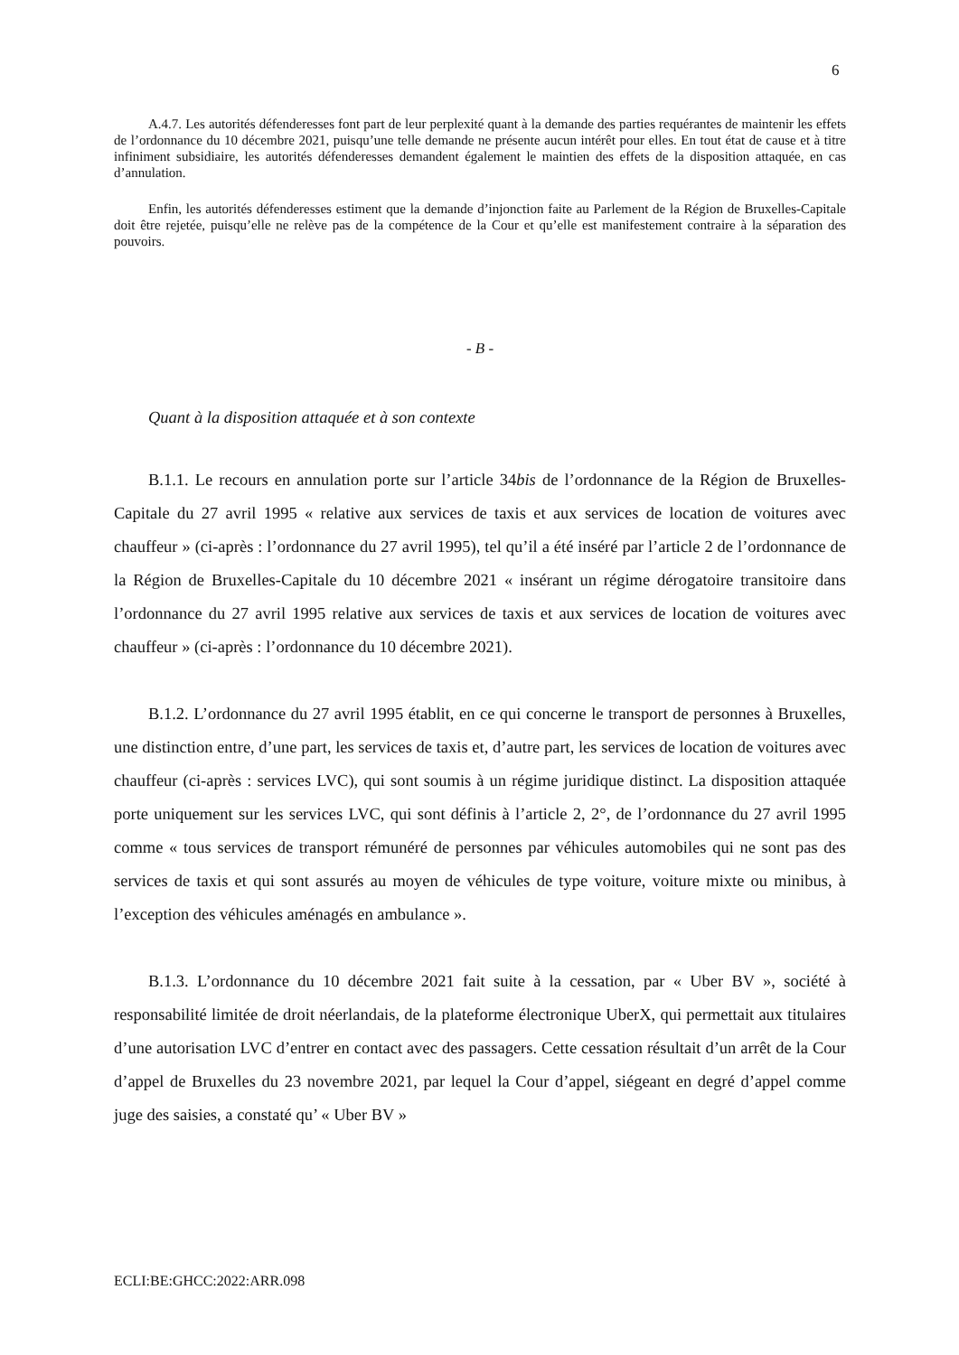6
A.4.7. Les autorités défenderesses font part de leur perplexité quant à la demande des parties requérantes de maintenir les effets de l’ordonnance du 10 décembre 2021, puisqu’une telle demande ne présente aucun intérêt pour elles. En tout état de cause et à titre infiniment subsidiaire, les autorités défenderesses demandent également le maintien des effets de la disposition attaquée, en cas d’annulation.
Enfin, les autorités défenderesses estiment que la demande d’injonction faite au Parlement de la Région de Bruxelles-Capitale doit être rejetée, puisqu’elle ne relève pas de la compétence de la Cour et qu’elle est manifestement contraire à la séparation des pouvoirs.
- B -
Quant à la disposition attaquée et à son contexte
B.1.1. Le recours en annulation porte sur l’article 34bis de l’ordonnance de la Région de Bruxelles-Capitale du 27 avril 1995 « relative aux services de taxis et aux services de location de voitures avec chauffeur » (ci-après : l’ordonnance du 27 avril 1995), tel qu’il a été inséré par l’article 2 de l’ordonnance de la Région de Bruxelles-Capitale du 10 décembre 2021 « insérant un régime dérogatoire transitoire dans l’ordonnance du 27 avril 1995 relative aux services de taxis et aux services de location de voitures avec chauffeur » (ci-après : l’ordonnance du 10 décembre 2021).
B.1.2. L’ordonnance du 27 avril 1995 établit, en ce qui concerne le transport de personnes à Bruxelles, une distinction entre, d’une part, les services de taxis et, d’autre part, les services de location de voitures avec chauffeur (ci-après : services LVC), qui sont soumis à un régime juridique distinct. La disposition attaquée porte uniquement sur les services LVC, qui sont définis à l’article 2, 2°, de l’ordonnance du 27 avril 1995 comme « tous services de transport rémunéré de personnes par véhicules automobiles qui ne sont pas des services de taxis et qui sont assurés au moyen de véhicules de type voiture, voiture mixte ou minibus, à l’exception des véhicules aménagés en ambulance ».
B.1.3. L’ordonnance du 10 décembre 2021 fait suite à la cessation, par « Uber BV », société à responsabilité limitée de droit néerlandais, de la plateforme électronique UberX, qui permettait aux titulaires d’une autorisation LVC d’entrer en contact avec des passagers. Cette cessation résultait d’un arrêt de la Cour d’appel de Bruxelles du 23 novembre 2021, par lequel la Cour d’appel, siégeant en degré d’appel comme juge des saisies, a constaté qu’ « Uber BV »
ECLI:BE:GHCC:2022:ARR.098